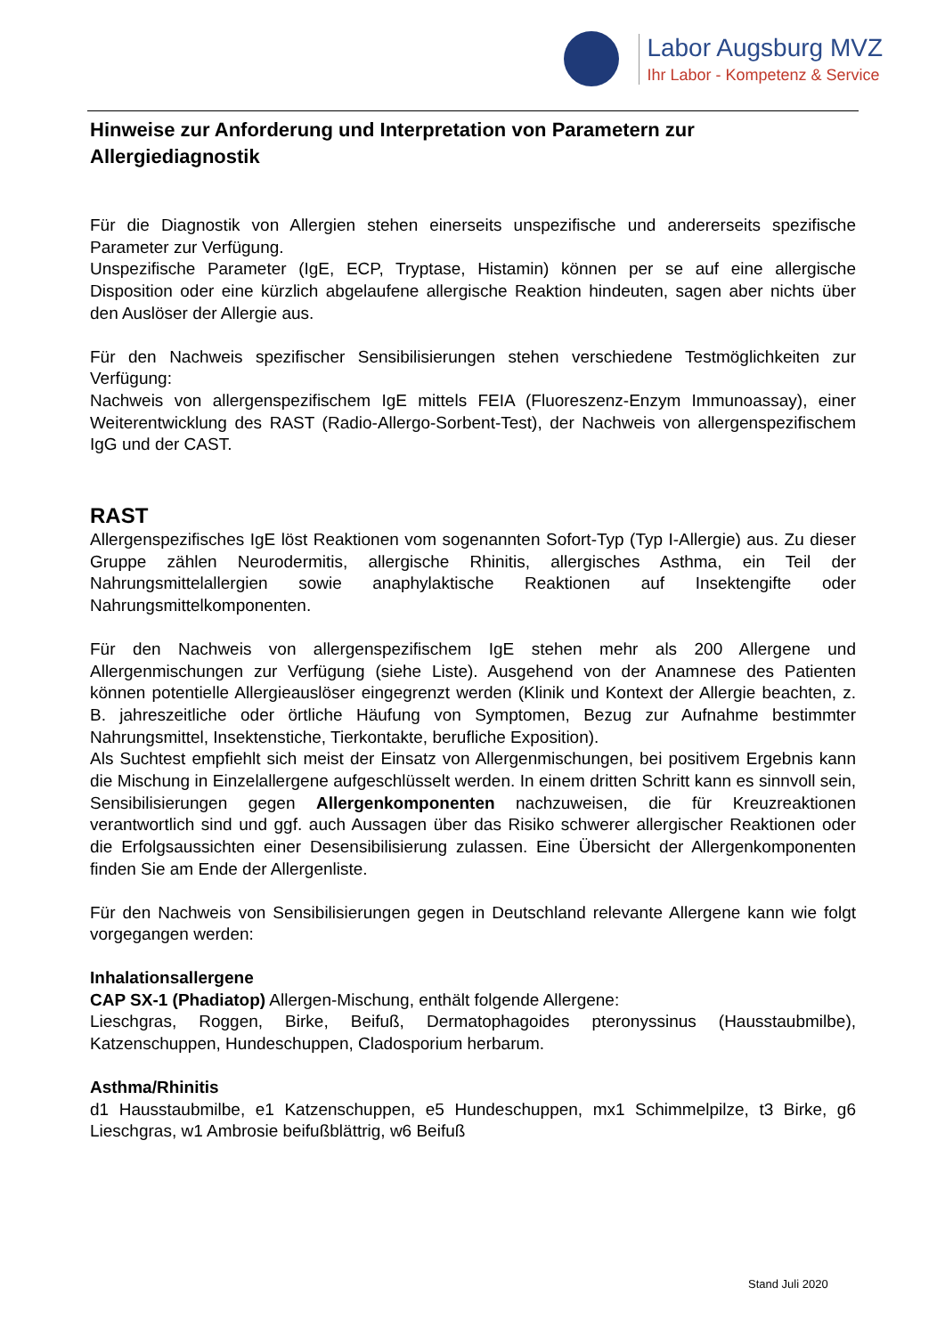Labor Augsburg MVZ
Ihr Labor - Kompetenz & Service
Hinweise zur Anforderung und Interpretation von Parametern zur Allergiediagnostik
Für die Diagnostik von Allergien stehen einerseits unspezifische und andererseits spezifische Parameter zur Verfügung.
Unspezifische Parameter (IgE, ECP, Tryptase, Histamin) können per se auf eine allergische Disposition oder eine kürzlich abgelaufene allergische Reaktion hindeuten, sagen aber nichts über den Auslöser der Allergie aus.
Für den Nachweis spezifischer Sensibilisierungen stehen verschiedene Testmöglichkeiten zur Verfügung:
Nachweis von allergenspezifischem IgE mittels FEIA (Fluoreszenz-Enzym Immunoassay), einer Weiterentwicklung des RAST (Radio-Allergo-Sorbent-Test), der Nachweis von allergenspezifischem IgG und der CAST.
RAST
Allergenspezifisches IgE löst Reaktionen vom sogenannten Sofort-Typ (Typ I-Allergie) aus. Zu dieser Gruppe zählen Neurodermitis, allergische Rhinitis, allergisches Asthma, ein Teil der Nahrungsmittelallergien sowie anaphylaktische Reaktionen auf Insektengifte oder Nahrungsmittelkomponenten.
Für den Nachweis von allergenspezifischem IgE stehen mehr als 200 Allergene und Allergenmischungen zur Verfügung (siehe Liste). Ausgehend von der Anamnese des Patienten können potentielle Allergieauslöser eingegrenzt werden (Klinik und Kontext der Allergie beachten, z. B. jahreszeitliche oder örtliche Häufung von Symptomen, Bezug zur Aufnahme bestimmter Nahrungsmittel, Insektenstiche, Tierkontakte, berufliche Exposition).
Als Suchtest empfiehlt sich meist der Einsatz von Allergenmischungen, bei positivem Ergebnis kann die Mischung in Einzelallergene aufgeschlüsselt werden. In einem dritten Schritt kann es sinnvoll sein, Sensibilisierungen gegen Allergenkomponenten nachzuweisen, die für Kreuzreaktionen verantwortlich sind und ggf. auch Aussagen über das Risiko schwerer allergischer Reaktionen oder die Erfolgsaussichten einer Desensibilisierung zulassen. Eine Übersicht der Allergenkomponenten finden Sie am Ende der Allergenliste.
Für den Nachweis von Sensibilisierungen gegen in Deutschland relevante Allergene kann wie folgt vorgegangen werden:
Inhalationsallergene
CAP SX-1 (Phadiatop) Allergen-Mischung, enthält folgende Allergene:
Lieschgras, Roggen, Birke, Beifuß, Dermatophagoides pteronyssinus (Hausstaubmilbe), Katzenschuppen, Hundeschuppen, Cladosporium herbarum.
Asthma/Rhinitis
d1 Hausstaubmilbe, e1 Katzenschuppen, e5 Hundeschuppen, mx1 Schimmelpilze, t3 Birke, g6 Lieschgras, w1 Ambrosie beifußblättrig, w6 Beifuß
Stand Juli 2020